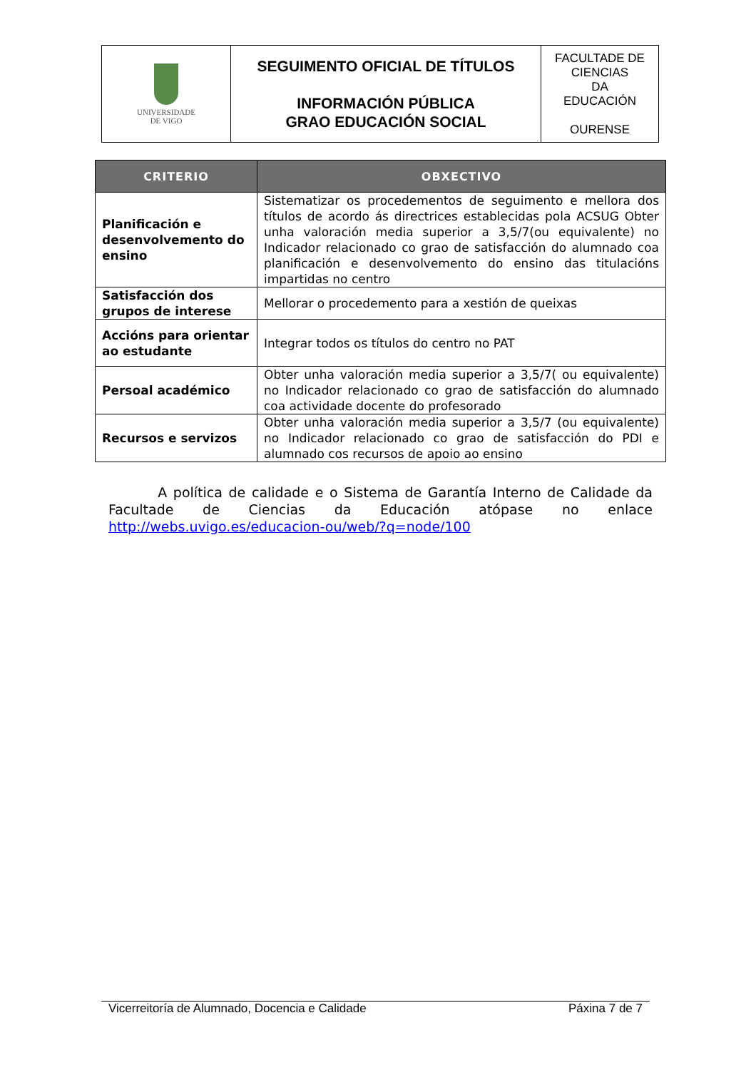| UNIVERSIDADE DE VIGO | SEGUIMENTO OFICIAL DE TÍTULOS INFORMACIÓN PÚBLICA GRAO EDUCACIÓN SOCIAL | FACULTADE DE CIENCIAS DA EDUCACIÓN OURENSE |
| CRITERIO | OBXECTIVO |
| --- | --- |
| Planificación e desenvolvemento do ensino | Sistematizar os procedementos de seguimento e mellora dos títulos de acordo ás directrices establecidas pola ACSUG Obter unha valoración media superior a 3,5/7(ou equivalente) no Indicador relacionado co grao de satisfacción do alumnado coa planificación e desenvolvemento do ensino das titulacións impartidas no centro |
| Satisfacción dos grupos de interese | Mellorar o procedemento para a xestión de queixas |
| Accións para orientar ao estudante | Integrar todos os títulos do centro no PAT |
| Persoal académico | Obter unha valoración media superior a 3,5/7( ou equivalente) no Indicador relacionado co grao de satisfacción do alumnado coa actividade docente do profesorado |
| Recursos e servizos | Obter unha valoración media superior a 3,5/7 (ou equivalente) no Indicador relacionado co grao de satisfacción do PDI e alumnado cos recursos de apoio ao ensino |
A política de calidade e o Sistema de Garantía Interno de Calidade da Facultade de Ciencias da Educación atópase no enlace http://webs.uvigo.es/educacion-ou/web/?q=node/100
Vicerreitoría de Alumnado, Docencia e Calidade Páxina 7 de 7